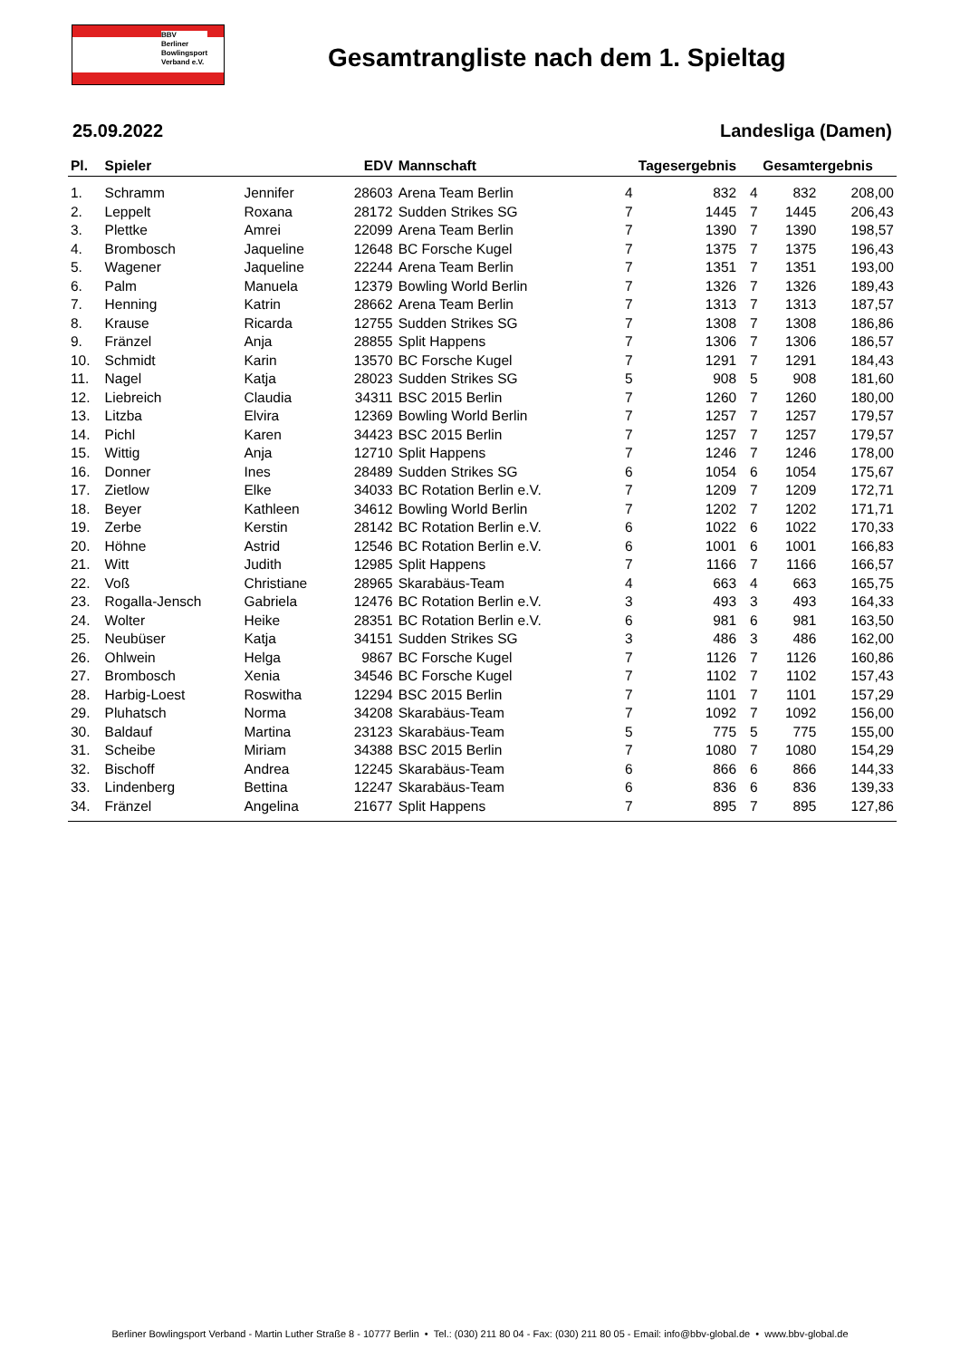BBV
Berliner
Bowlingsport
Verband e.V.
Gesamtrangliste nach dem 1. Spieltag
25.09.2022 Landesliga (Damen)
| Pl. | Spieler | | EDV | Mannschaft | Tagesergebnis | | Gesamtergebnis | | |
| --- | --- | --- | --- | --- | --- | --- | --- | --- | --- |
| 1. | Schramm | Jennifer | 28603 | Arena Team Berlin | 4 | 832 | 4 | 832 | 208,00 |
| 2. | Leppelt | Roxana | 28172 | Sudden Strikes SG | 7 | 1445 | 7 | 1445 | 206,43 |
| 3. | Plettke | Amrei | 22099 | Arena Team Berlin | 7 | 1390 | 7 | 1390 | 198,57 |
| 4. | Brombosch | Jaqueline | 12648 | BC Forsche Kugel | 7 | 1375 | 7 | 1375 | 196,43 |
| 5. | Wagener | Jaqueline | 22244 | Arena Team Berlin | 7 | 1351 | 7 | 1351 | 193,00 |
| 6. | Palm | Manuela | 12379 | Bowling World Berlin | 7 | 1326 | 7 | 1326 | 189,43 |
| 7. | Henning | Katrin | 28662 | Arena Team Berlin | 7 | 1313 | 7 | 1313 | 187,57 |
| 8. | Krause | Ricarda | 12755 | Sudden Strikes SG | 7 | 1308 | 7 | 1308 | 186,86 |
| 9. | Fränzel | Anja | 28855 | Split Happens | 7 | 1306 | 7 | 1306 | 186,57 |
| 10. | Schmidt | Karin | 13570 | BC Forsche Kugel | 7 | 1291 | 7 | 1291 | 184,43 |
| 11. | Nagel | Katja | 28023 | Sudden Strikes SG | 5 | 908 | 5 | 908 | 181,60 |
| 12. | Liebreich | Claudia | 34311 | BSC 2015 Berlin | 7 | 1260 | 7 | 1260 | 180,00 |
| 13. | Litzba | Elvira | 12369 | Bowling World Berlin | 7 | 1257 | 7 | 1257 | 179,57 |
| 14. | Pichl | Karen | 34423 | BSC 2015 Berlin | 7 | 1257 | 7 | 1257 | 179,57 |
| 15. | Wittig | Anja | 12710 | Split Happens | 7 | 1246 | 7 | 1246 | 178,00 |
| 16. | Donner | Ines | 28489 | Sudden Strikes SG | 6 | 1054 | 6 | 1054 | 175,67 |
| 17. | Zietlow | Elke | 34033 | BC Rotation Berlin e.V. | 7 | 1209 | 7 | 1209 | 172,71 |
| 18. | Beyer | Kathleen | 34612 | Bowling World Berlin | 7 | 1202 | 7 | 1202 | 171,71 |
| 19. | Zerbe | Kerstin | 28142 | BC Rotation Berlin e.V. | 6 | 1022 | 6 | 1022 | 170,33 |
| 20. | Höhne | Astrid | 12546 | BC Rotation Berlin e.V. | 6 | 1001 | 6 | 1001 | 166,83 |
| 21. | Witt | Judith | 12985 | Split Happens | 7 | 1166 | 7 | 1166 | 166,57 |
| 22. | Voß | Christiane | 28965 | Skarabäus-Team | 4 | 663 | 4 | 663 | 165,75 |
| 23. | Rogalla-Jensch | Gabriela | 12476 | BC Rotation Berlin e.V. | 3 | 493 | 3 | 493 | 164,33 |
| 24. | Wolter | Heike | 28351 | BC Rotation Berlin e.V. | 6 | 981 | 6 | 981 | 163,50 |
| 25. | Neubüser | Katja | 34151 | Sudden Strikes SG | 3 | 486 | 3 | 486 | 162,00 |
| 26. | Ohlwein | Helga | 9867 | BC Forsche Kugel | 7 | 1126 | 7 | 1126 | 160,86 |
| 27. | Brombosch | Xenia | 34546 | BC Forsche Kugel | 7 | 1102 | 7 | 1102 | 157,43 |
| 28. | Harbig-Loest | Roswitha | 12294 | BSC 2015 Berlin | 7 | 1101 | 7 | 1101 | 157,29 |
| 29. | Pluhatsch | Norma | 34208 | Skarabäus-Team | 7 | 1092 | 7 | 1092 | 156,00 |
| 30. | Baldauf | Martina | 23123 | Skarabäus-Team | 5 | 775 | 5 | 775 | 155,00 |
| 31. | Scheibe | Miriam | 34388 | BSC 2015 Berlin | 7 | 1080 | 7 | 1080 | 154,29 |
| 32. | Bischoff | Andrea | 12245 | Skarabäus-Team | 6 | 866 | 6 | 866 | 144,33 |
| 33. | Lindenberg | Bettina | 12247 | Skarabäus-Team | 6 | 836 | 6 | 836 | 139,33 |
| 34. | Fränzel | Angelina | 21677 | Split Happens | 7 | 895 | 7 | 895 | 127,86 |
Berliner Bowlingsport Verband - Martin Luther Straße 8 - 10777 Berlin • Tel.: (030) 211 80 04 - Fax: (030) 211 80 05 - Email: info@bbv-global.de • www.bbv-global.de